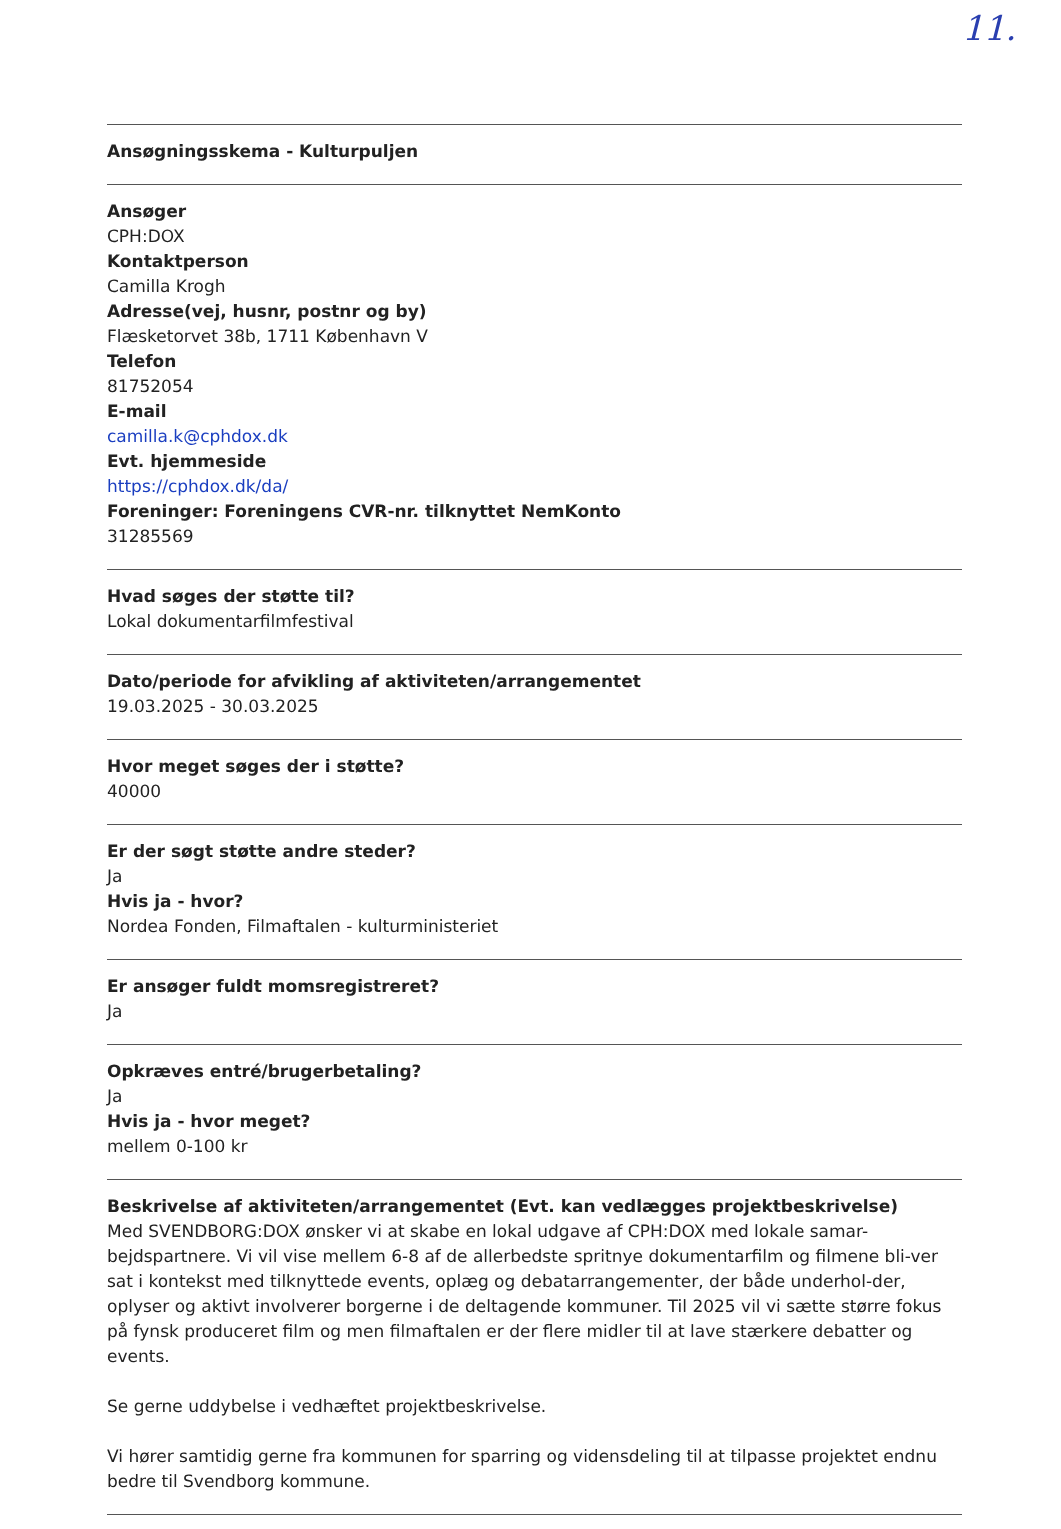11.
Ansøgningsskema - Kulturpuljen
Ansøger
CPH:DOX
Kontaktperson
Camilla Krogh
Adresse(vej, husnr, postnr og by)
Flæsketorvet 38b, 1711 København V
Telefon
81752054
E-mail
camilla.k@cphdox.dk
Evt. hjemmeside
https://cphdox.dk/da/
Foreninger: Foreningens CVR-nr. tilknyttet NemKonto
31285569
Hvad søges der støtte til?
Lokal dokumentarfilmfestival
Dato/periode for afvikling af aktiviteten/arrangementet
19.03.2025 - 30.03.2025
Hvor meget søges der i støtte?
40000
Er der søgt støtte andre steder?
Ja
Hvis ja - hvor?
Nordea Fonden, Filmaftalen - kulturministeriet
Er ansøger fuldt momsregistreret?
Ja
Opkræves entré/brugerbetaling?
Ja
Hvis ja - hvor meget?
mellem 0-100 kr
Beskrivelse af aktiviteten/arrangementet (Evt. kan vedlægges projektbeskrivelse)
Med SVENDBORG:DOX ønsker vi at skabe en lokal udgave af CPH:DOX med lokale samar-bejdspartnere. Vi vil vise mellem 6-8 af de allerbedste spritnye dokumentarfilm og filmene bli-ver sat i kontekst med tilknyttede events, oplæg og debatarrangementer, der både underhol-der, oplyser og aktivt involverer borgerne i de deltagende kommuner. Til 2025 vil vi sætte større fokus på fynsk produceret film og men filmaftalen er der flere midler til at lave stærkere debatter og events.
Se gerne uddybelse i vedhæftet projektbeskrivelse.
Vi hører samtidig gerne fra kommunen for sparring og vidensdeling til at tilpasse projektet endnu bedre til Svendborg kommune.